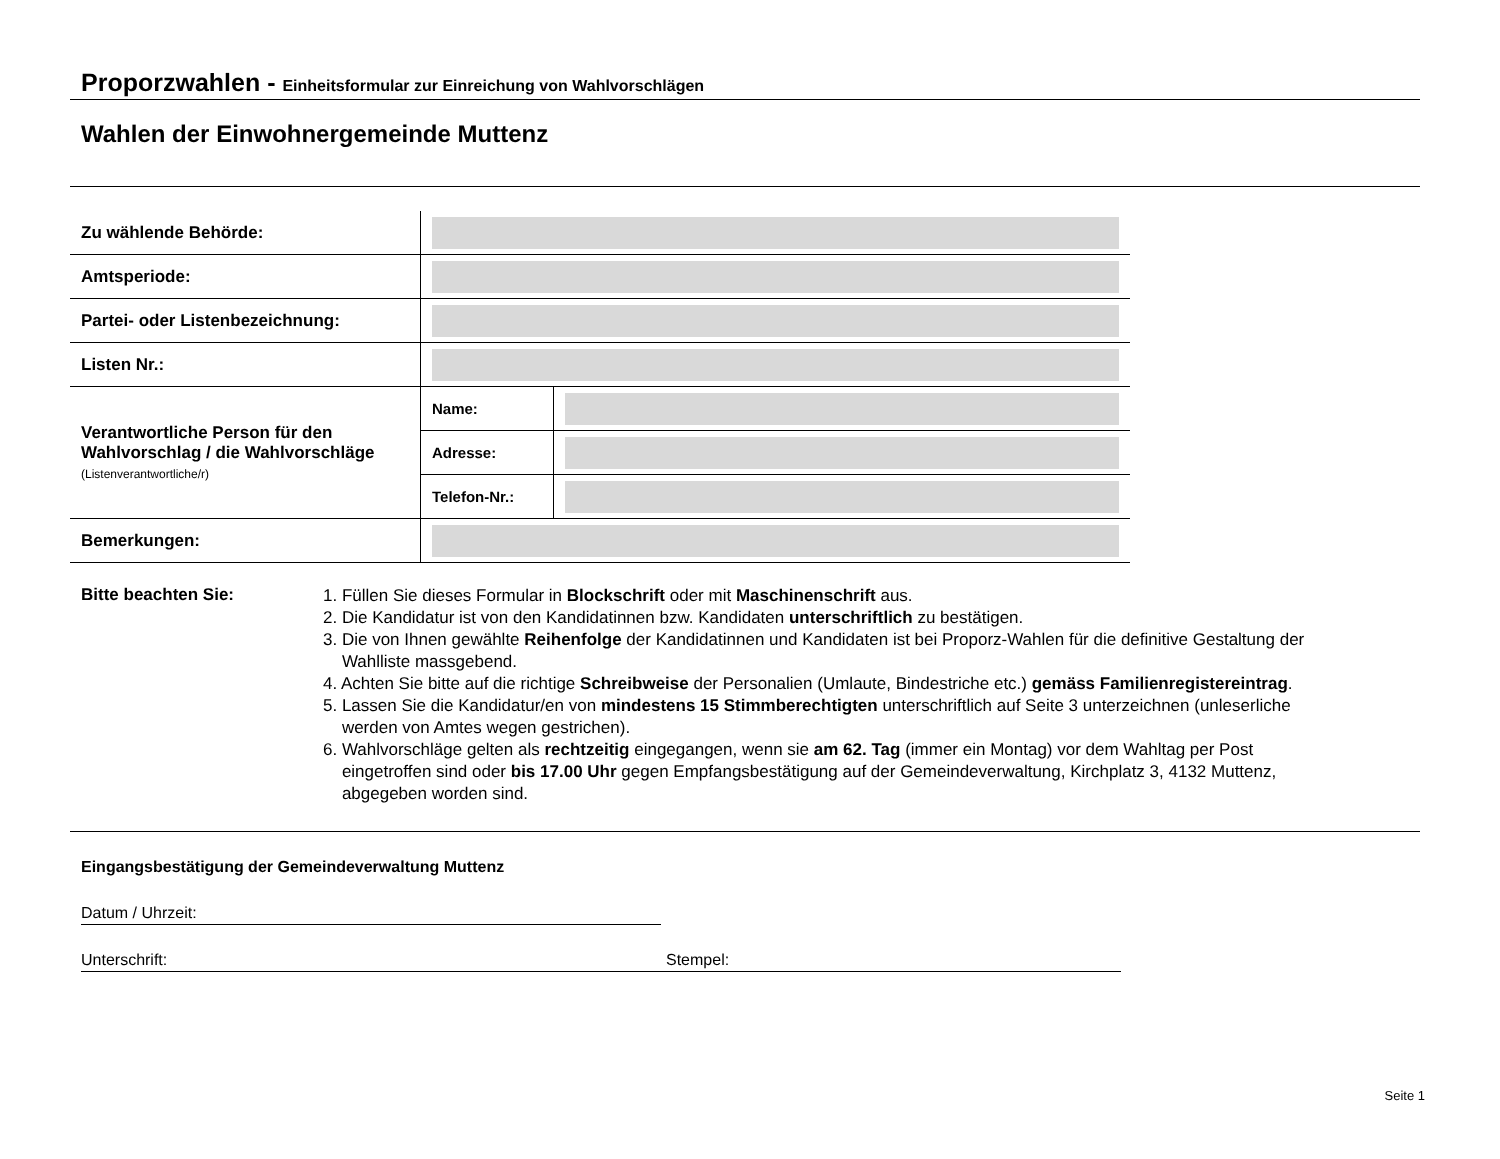Proporzwahlen - Einheitsformular zur Einreichung von Wahlvorschlägen
Wahlen der Einwohnergemeinde Muttenz
| Zu wählende Behörde: | | |
| Amtsperiode: | | |
| Partei- oder Listenbezeichnung: | | |
| Listen Nr.: | | |
| Verantwortliche Person für den Wahlvorschlag / die Wahlvorschläge (Listenverantwortliche/r) | Name: | |
| | Adresse: | |
| | Telefon-Nr.: | |
| Bemerkungen: | | |
Bitte beachten Sie:
1. Füllen Sie dieses Formular in Blockschrift oder mit Maschinenschrift aus.
2. Die Kandidatur ist von den Kandidatinnen bzw. Kandidaten unterschriftlich zu bestätigen.
3. Die von Ihnen gewählte Reihenfolge der Kandidatinnen und Kandidaten ist bei Proporz-Wahlen für die definitive Gestaltung der
Wahlliste massgebend.
4. Achten Sie bitte auf die richtige Schreibweise der Personalien (Umlaute, Bindestriche etc.) gemäss Familienregistereintrag.
5. Lassen Sie die Kandidatur/en von mindestens 15 Stimmberechtigten unterschriftlich auf Seite 3 unterzeichnen (unleserliche
werden von Amtes wegen gestrichen).
6. Wahlvorschläge gelten als rechtzeitig eingegangen, wenn sie am 62. Tag (immer ein Montag) vor dem Wahltag per Post
eingetroffen sind oder bis 17.00 Uhr gegen Empfangsbestätigung auf der Gemeindeverwaltung, Kirchplatz 3, 4132 Muttenz,
abgegeben worden sind.
Eingangsbestätigung der Gemeindeverwaltung Muttenz
Datum / Uhrzeit:
Unterschrift: Stempel:
Seite 1